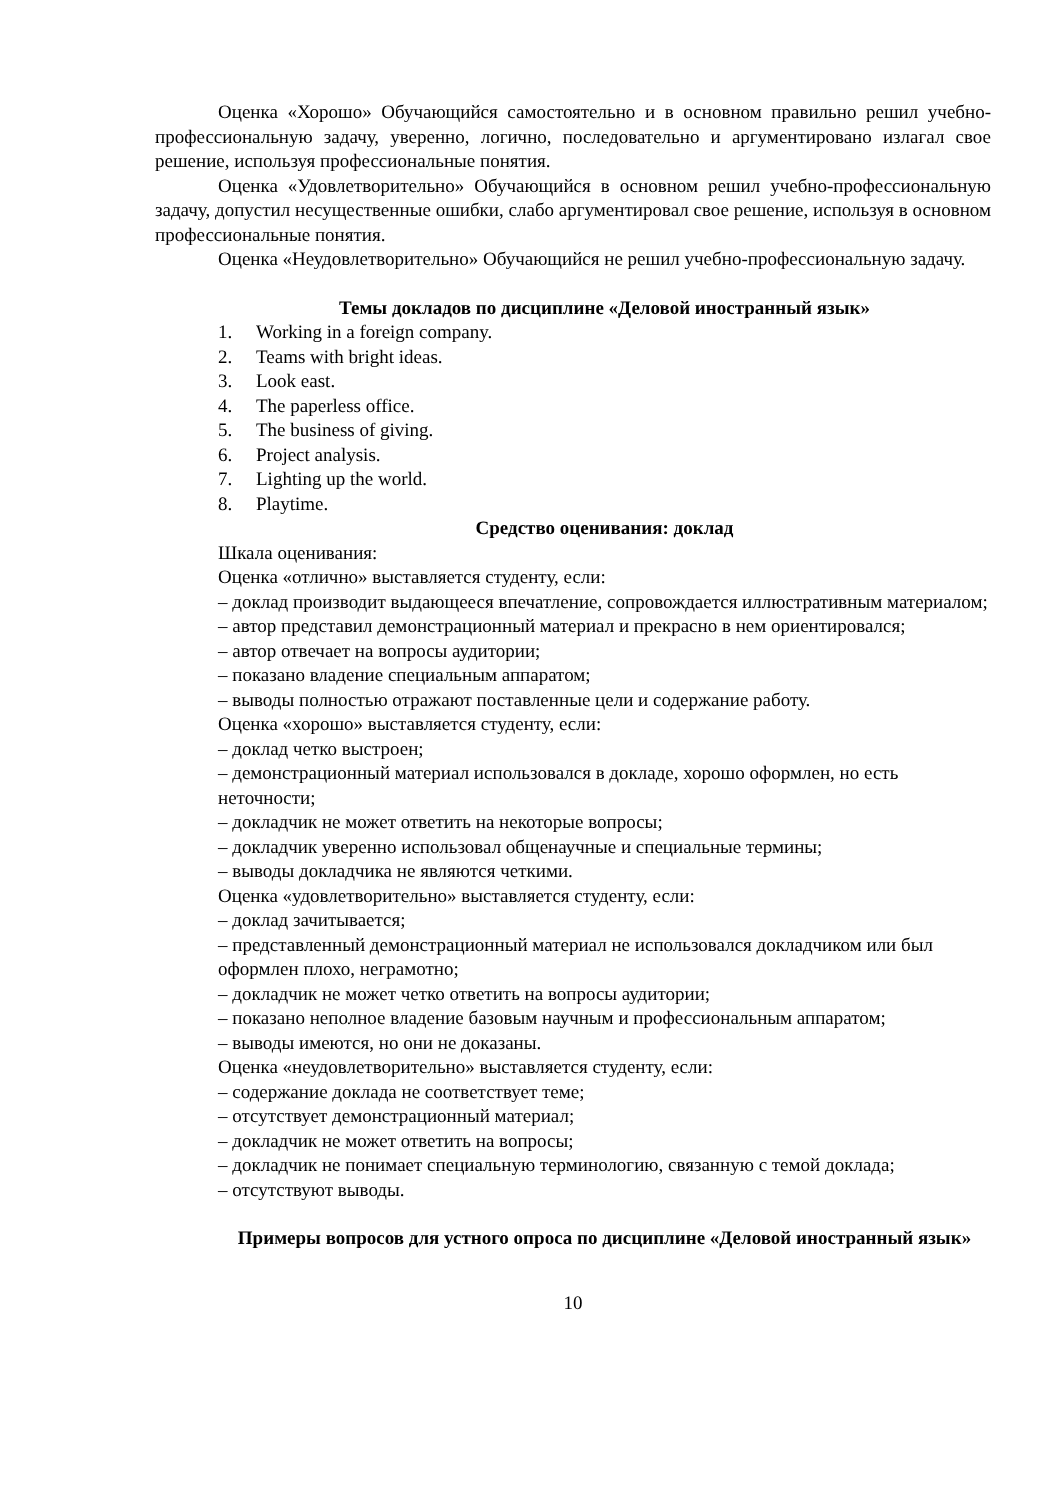Оценка «Хорошо» Обучающийся самостоятельно и в основном правильно решил учебно-профессиональную задачу, уверенно, логично, последовательно и аргументировано излагал свое решение, используя профессиональные понятия.
Оценка «Удовлетворительно» Обучающийся в основном решил учебно-профессиональную задачу, допустил несущественные ошибки, слабо аргументировал свое решение, используя в основном профессиональные понятия.
Оценка «Неудовлетворительно» Обучающийся не решил учебно-профессиональную задачу.
Темы докладов по дисциплине «Деловой иностранный язык»
1. Working in a foreign company.
2. Teams with bright ideas.
3. Look east.
4. The paperless office.
5. The business of giving.
6. Project analysis.
7. Lighting up the world.
8. Playtime.
Средство оценивания: доклад
Шкала оценивания:
Оценка «отлично» выставляется студенту, если:
– доклад производит выдающееся впечатление, сопровождается иллюстративным материалом;
– автор представил демонстрационный материал и прекрасно в нем ориентировался;
– автор отвечает на вопросы аудитории;
– показано владение специальным аппаратом;
– выводы полностью отражают поставленные цели и содержание работу.
Оценка «хорошо» выставляется студенту, если:
– доклад четко выстроен;
– демонстрационный материал использовался в докладе, хорошо оформлен, но есть неточности;
– докладчик не может ответить на некоторые вопросы;
– докладчик уверенно использовал общенаучные и специальные термины;
– выводы докладчика не являются четкими.
Оценка «удовлетворительно» выставляется студенту, если:
– доклад зачитывается;
– представленный демонстрационный материал не использовался докладчиком или был оформлен плохо, неграмотно;
– докладчик не может четко ответить на вопросы аудитории;
– показано неполное владение базовым научным и профессиональным аппаратом;
– выводы имеются, но они не доказаны.
Оценка «неудовлетворительно» выставляется студенту, если:
– содержание доклада не соответствует теме;
– отсутствует демонстрационный материал;
– докладчик не может ответить на вопросы;
– докладчик не понимает специальную терминологию, связанную с темой доклада;
– отсутствуют выводы.
Примеры вопросов для устного опроса по дисциплине «Деловой иностранный язык»
10